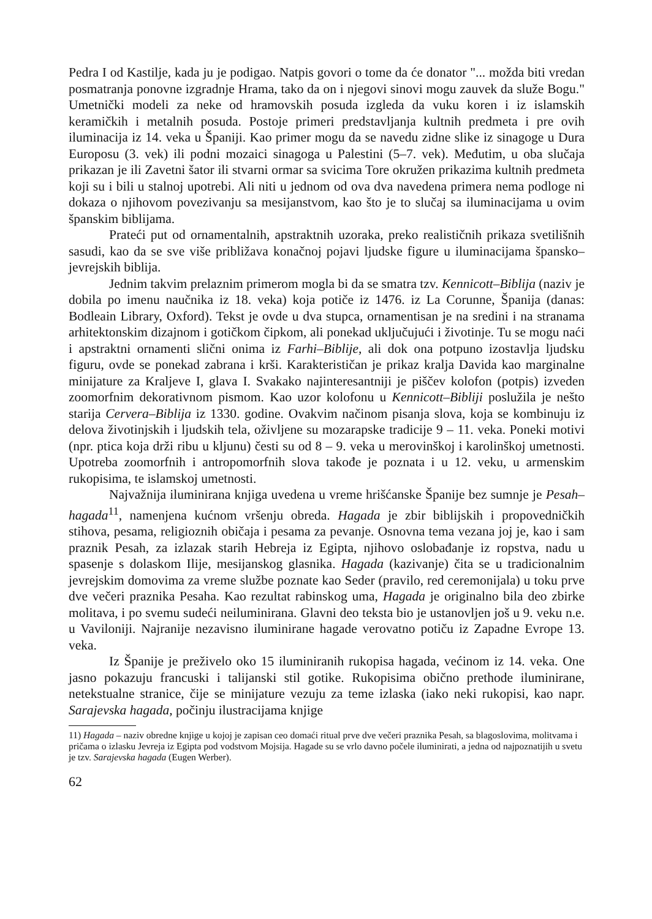Pedra I od Kastilje, kada ju je podigao. Natpis govori o tome da će donator "... možda biti vredan posmatranja ponovne izgradnje Hrama, tako da on i njegovi sinovi mogu zauvek da služe Bogu." Umetnički modeli za neke od hramovskih posuda izgleda da vuku koren i iz islamskih keramičkih i metalnih posuda. Postoje primeri predstavljanja kultnih predmeta i pre ovih iluminacija iz 14. veka u Španiji. Kao primer mogu da se navedu zidne slike iz sinagoge u Dura Europosu (3. vek) ili podni mozaici sinagoga u Palestini (5–7. vek). Međutim, u oba slučaja prikazan je ili Zavetni šator ili stvarni ormar sa svicima Tore okružen prikazima kultnih predmeta koji su i bili u stalnoj upotrebi. Ali niti u jednom od ova dva navedena primera nema podloge ni dokaza o njihovom povezivanju sa mesijanstvom, kao što je to slučaj sa iluminacijama u ovim španskim biblijama.
Prateći put od ornamentalnih, apstraktnih uzoraka, preko realističnih prikaza svetilišnih sasudi, kao da se sve više približava konačnoj pojavi ljudske figure u iluminacijama špansko–jevrejskih biblija.
Jednim takvim prelaznim primerom mogla bi da se smatra tzv. Kennicott–Biblija (naziv je dobila po imenu naučnika iz 18. veka) koja potiče iz 1476. iz La Corunne, Španija (danas: Bodleain Library, Oxford). Tekst je ovde u dva stupca, ornamentisan je na sredini i na stranama arhitektonskim dizajnom i gotičkom čipkom, ali ponekad uključujući i životinje. Tu se mogu naći i apstraktni ornamenti slični onima iz Farhi–Biblije, ali dok ona potpuno izostavlja ljudsku figuru, ovde se ponekad zabrana i krši. Karakterističan je prikaz kralja Davida kao marginalne minijature za Kraljeve I, glava I. Svakako najinteresantniji je piščev kolofon (potpis) izveden zoomorfnim dekorativnom pismom. Kao uzor kolofonu u Kennicott–Bibliji poslužila je nešto starija Cervera–Biblija iz 1330. godine. Ovakvim načinom pisanja slova, koja se kombinuju iz delova životinjskih i ljudskih tela, oživljene su mozarapske tradicije 9 – 11. veka. Poneki motivi (npr. ptica koja drži ribu u kljunu) česti su od 8 – 9. veka u merovinškoj i karolinškoj umetnosti. Upotreba zoomorfnih i antropomorfnih slova takođe je poznata i u 12. veku, u armenskim rukopisima, te islamskoj umetnosti.
Najvažnija iluminirana knjiga uvedena u vreme hrišćanske Španije bez sumnje je Pesah–hagada<sup>11</sup>, namenjena kućnom vršenju obreda. Hagada je zbir biblijskih i propovedničkih stihova, pesama, religioznih običaja i pesama za pevanje. Osnovna tema vezana joj je, kao i sam praznik Pesah, za izlazak starih Hebreja iz Egipta, njihovo oslobađanje iz ropstva, nadu u spasenje s dolaskom Ilije, mesijanskog glasnika. Hagada (kazivanje) čita se u tradicionalnim jevrejskim domovima za vreme službe poznate kao Seder (pravilo, red ceremonijala) u toku prve dve večeri praznika Pesaha. Kao rezultat rabinskog uma, Hagada je originalno bila deo zbirke molitava, i po svemu sudeći neiluminirana. Glavni deo teksta bio je ustanovljen još u 9. veku n.e. u Vaviloniji. Najranije nezavisno iluminirane hagade verovatno potiču iz Zapadne Evrope 13. veka.
Iz Španije je preživelo oko 15 iluminiranih rukopisa hagada, većinom iz 14. veka. One jasno pokazuju francuski i talijanski stil gotike. Rukopisima obično prethode iluminirane, netekstualne stranice, čije se minijature vezuju za teme izlaska (iako neki rukopisi, kao napr. Sarajevska hagada, počinju ilustracijama knjige
11) Hagada – naziv obredne knjige u kojoj je zapisan ceo domaći ritual prve dve večeri praznika Pesah, sa blagoslovima, molitvama i pričama o izlasku Jevreja iz Egipta pod vodstvom Mojsija. Hagade su se vrlo davno počele iluminirati, a jedna od najpoznatijih u svetu je tzv. Sarajevska hagada (Eugen Werber).
62